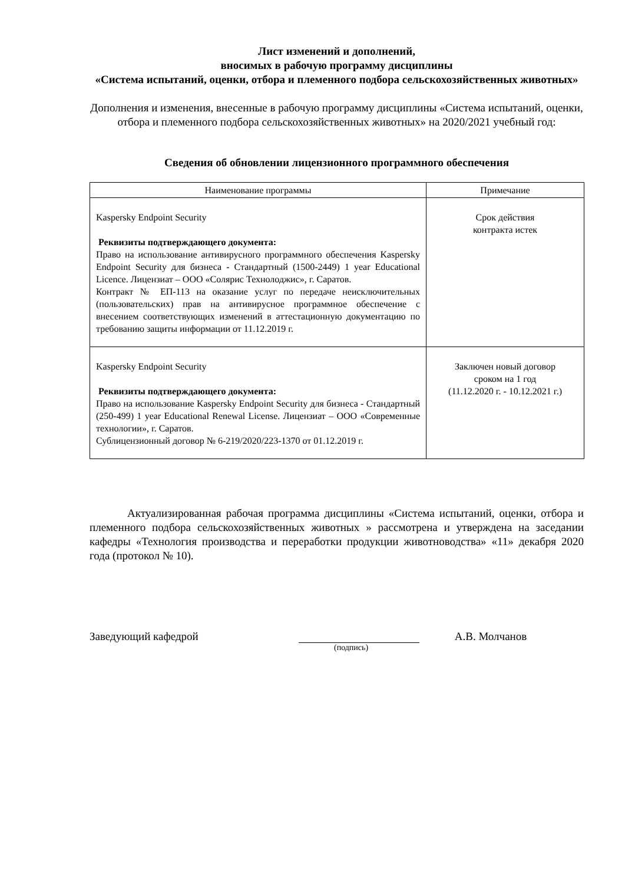Лист изменений и дополнений,
вносимых в рабочую программу дисциплины
«Система испытаний, оценки, отбора и племенного подбора сельскохозяйственных животных»
Дополнения и изменения, внесенные в рабочую программу дисциплины «Система испытаний, оценки, отбора и племенного подбора сельскохозяйственных животных» на 2020/2021 учебный год:
Сведения об обновлении лицензионного программного обеспечения
| Наименование программы | Примечание |
| --- | --- |
| Kaspersky Endpoint Security Реквизиты подтверждающего документа: Право на использование антивирусного программного обеспечения Kaspersky Endpoint Security для бизнеса - Стандартный (1500-2449) 1 year Educational Licence. Лицензиат – ООО «Солярис Технолоджис», г. Саратов. Контракт № ЕП-113 на оказание услуг по передаче неисключительных (пользовательских) прав на антивирусное программное обеспечение с внесением соответствующих изменений в аттестационную документацию по требованию защиты информации от 11.12.2019 г. | Срок действия контракта истек |
| Kaspersky Endpoint Security Реквизиты подтверждающего документа: Право на использование Kaspersky Endpoint Security для бизнеса - Стандартный (250-499) 1 year Educational Renewal License. Лицензиат – ООО «Современные технологии», г. Саратов. Сублицензионный договор № 6-219/2020/223-1370 от 01.12.2019 г. | Заключен новый договор сроком на 1 год (11.12.2020 г. - 10.12.2021 г.) |
Актуализированная рабочая программа дисциплины «Система испытаний, оценки, отбора и племенного подбора сельскохозяйственных животных » рассмотрена и утверждена на заседании кафедры «Технология производства и переработки продукции животноводства» «11» декабря 2020 года (протокол № 10).
Заведующий кафедрой А.В. Молчанов
(подпись)